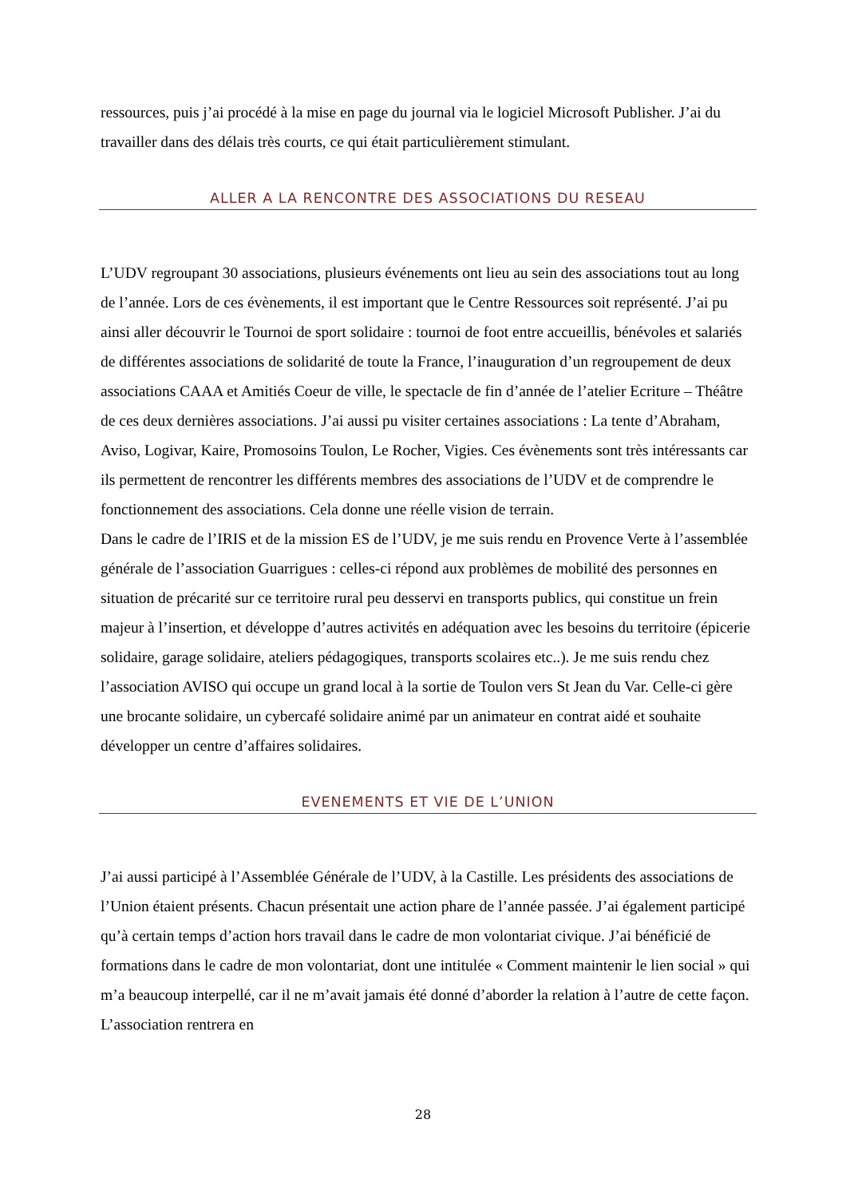ressources, puis j’ai procédé à la mise en page du journal via le logiciel Microsoft Publisher. J’ai du travailler dans des délais très courts, ce qui était particulièrement stimulant.
ALLER A LA RENCONTRE DES ASSOCIATIONS DU RESEAU
L’UDV regroupant 30 associations, plusieurs événements ont lieu au sein des associations tout au long de l’année. Lors de ces évènements, il est important que le Centre Ressources soit représenté. J’ai pu ainsi aller découvrir le Tournoi de sport solidaire : tournoi de foot entre accueillis, bénévoles et salariés de différentes associations de solidarité de toute la France, l’inauguration d’un regroupement de deux associations CAAA et Amitiés Coeur de ville, le spectacle de fin d’année de l’atelier Ecriture – Théâtre de ces deux dernières associations. J’ai aussi pu visiter certaines associations : La tente d’Abraham, Aviso, Logivar, Kaire, Promosoins Toulon, Le Rocher, Vigies. Ces évènements sont très intéressants car ils permettent de rencontrer les différents membres des associations de l’UDV et de comprendre le fonctionnement des associations. Cela donne une réelle vision de terrain.
Dans le cadre de l’IRIS et de la mission ES de l’UDV, je me suis rendu en Provence Verte à l’assemblée générale de l’association Guarrigues : celles-ci répond aux problèmes de mobilité des personnes en situation de précarité sur ce territoire rural peu desservi en transports publics, qui constitue un frein majeur à l’insertion, et développe d’autres activités en adéquation avec les besoins du territoire (épicerie solidaire, garage solidaire, ateliers pédagogiques, transports scolaires etc..). Je me suis rendu chez l’association AVISO qui occupe un grand local à la sortie de Toulon vers St Jean du Var. Celle-ci gère une brocante solidaire, un cybercafé solidaire animé par un animateur en contrat aidé et souhaite développer un centre d’affaires solidaires.
EVENEMENTS ET VIE DE L’UNION
J’ai aussi participé à l’Assemblée Générale de l’UDV, à la Castille. Les présidents des associations de l’Union étaient présents. Chacun présentait une action phare de l’année passée. J’ai également participé qu’à certain temps d’action hors travail dans le cadre de mon volontariat civique. J’ai bénéficié de formations dans le cadre de mon volontariat, dont une intitulée « Comment maintenir le lien social » qui m’a beaucoup interpellé, car il ne m’avait jamais été donné d’aborder la relation à l’autre de cette façon. L’association rentrera en
28